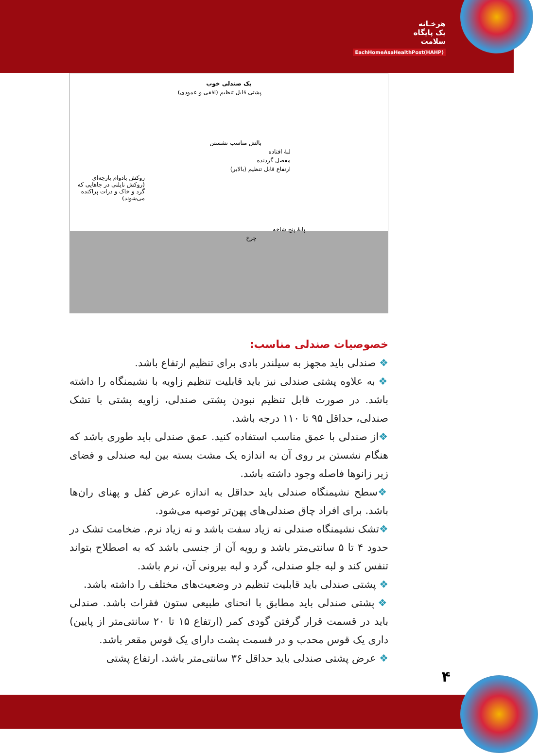هرخـانه
یک پایگاه
سلامت
EachHomeAsaHealthPost(HAHP)
یک صندلی خوب
پشتی قابل تنظیم (افقی و عمودی)
بالش مناسب نشستن
لبهٔ افتاده
مفصل گردنده
ارتفاع قابل تنظیم (بالابر)
روکش بادوام پارچه‌ای (روکش نایلنی در جاهایی که گرد و خاک و ذرات پراکنده می‌شوند)
پایهٔ پنج شاخه
چرخ
خصوصیات صندلی مناسب:
❖ صندلی باید مجهز به سیلندر بادی برای تنظیم ارتفاع باشد.
❖ به علاوه پشتی صندلی نیز باید قابلیت تنظیم زاویه با نشیمنگاه را داشته باشد. در صورت قابل تنظیم نبودن پشتی صندلی، زاویه پشتی با تشک صندلی، حداقل ۹۵ تا ۱۱۰ درجه باشد.
❖از صندلی با عمق مناسب استفاده کنید. عمق صندلی باید طوری باشد که هنگام نشستن بر روی آن به اندازه یک مشت بسته بین لبه صندلی و فضای زیر زانوها فاصله وجود داشته باشد.
❖سطح نشیمنگاه صندلی باید حداقل به اندازه عرض کفل و پهنای ران‌ها باشد. برای افراد چاق صندلی‌های پهن‌تر توصیه می‌شود.
❖تشک نشیمنگاه صندلی نه زیاد سفت باشد و نه زیاد نرم. ضخامت تشک در حدود ۴ تا ۵ سانتی‌متر باشد و رویه آن از جنسی باشد که به اصطلاح بتواند تنفس کند و لبه جلو صندلی، گرد و لبه بیرونی آن، نرم باشد.
❖ پشتی صندلی باید قابلیت تنظیم در وضعیت‌های مختلف را داشته باشد.
❖ پشتی صندلی باید مطابق با انحنای طبیعی ستون فقرات باشد. صندلی باید در قسمت قرار گرفتن گودی کمر (ارتفاع ۱۵ تا ۲۰ سانتی‌متر از پایین) داری یک قوس محدب و در قسمت پشت دارای یک قوس مقعر باشد.
❖ عرض پشتی صندلی باید حداقل ۳۶ سانتی‌متر باشد. ارتفاع پشتی
۴